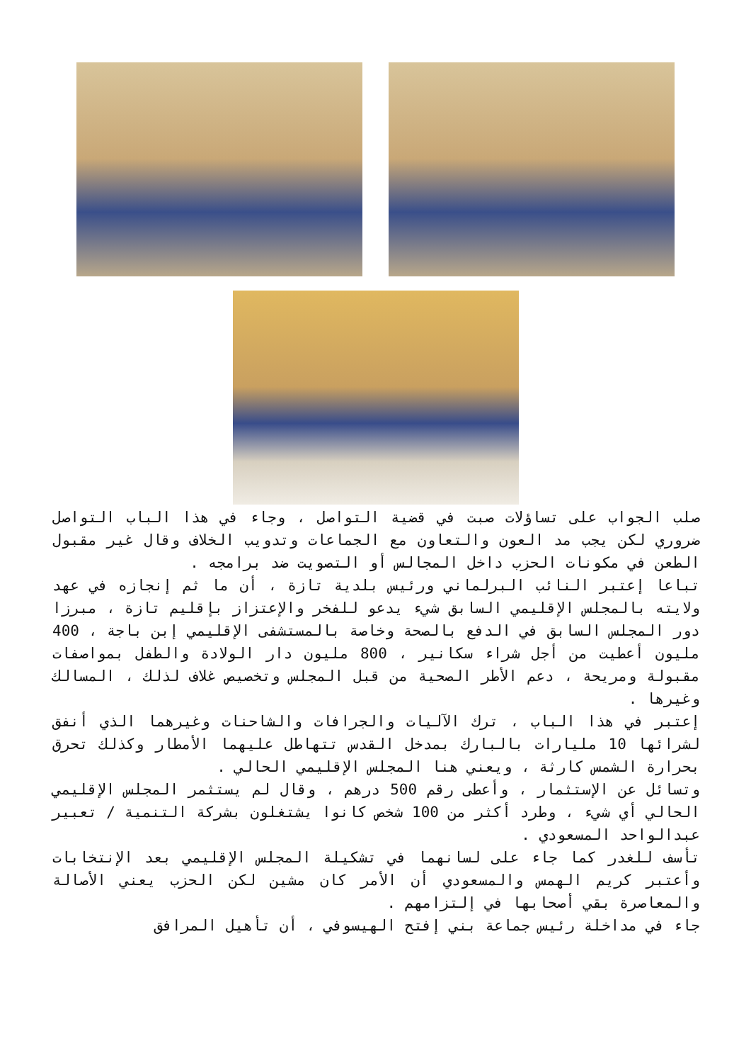صلب الجواب على تساؤلات صبت في قضية التواصل ، وجاء في هذا الباب التواصل ضروري لكن يجب مد العون والتعاون مع الجماعات وتدويب الخلاف وقال غير مقبول الطعن في مكونات الحزب داخل المجالس أو التصويت ضد برامجه .
تباعا إعتبر النائب البرلماني ورئيس بلدية تازة ، أن ما ثم إنجازه في عهد ولايته بالمجلس الإقليمي السابق شيء يدعو للفخر والإعتزاز بإقليم تازة ، مبرزا دور المجلس السابق في الدفع بالصحة وخاصة بالمستشفى الإقليمي إبن باجة ، 400 مليون أعطيت من أجل شراء سكانير ، 800 مليون دار الولادة والطفل بمواصفات مقبولة ومريحة ، دعم الأطر الصحية من قبل المجلس وتخصيص غلاف لذلك ، المسالك وغيرها .
إعتبر في هذا الباب ، ترك الآليات والجرافات والشاحنات وغيرهما الذي أنفق لشرائها 10 مليارات بالبارك بمدخل القدس تتهاطل عليهما الأمطار وكذلك تحرق بحرارة الشمس كارثة ، ويعني هنا المجلس الإقليمي الحالي .
وتسائل عن الإستثمار ، وأعطى رقم 500 درهم ، وقال لم يستثمر المجلس الإقليمي الحالي أي شيء ، وطرد أكثر من 100 شخص كانوا يشتغلون بشركة التنمية / تعبير عبدالواحد المسعودي .
تأسف للغدر كما جاء على لسانهما في تشكيلة المجلس الإقليمي بعد الإنتخابات وأعتبر كريم الهمس والمسعودي أن الأمر كان مشين لكن الحزب يعني الأصالة والمعاصرة بقي أصحابها في إلتزامهم .
جاء في مداخلة رئيس جماعة بني إفتح الهيسوفي ، أن تأهيل المرافق